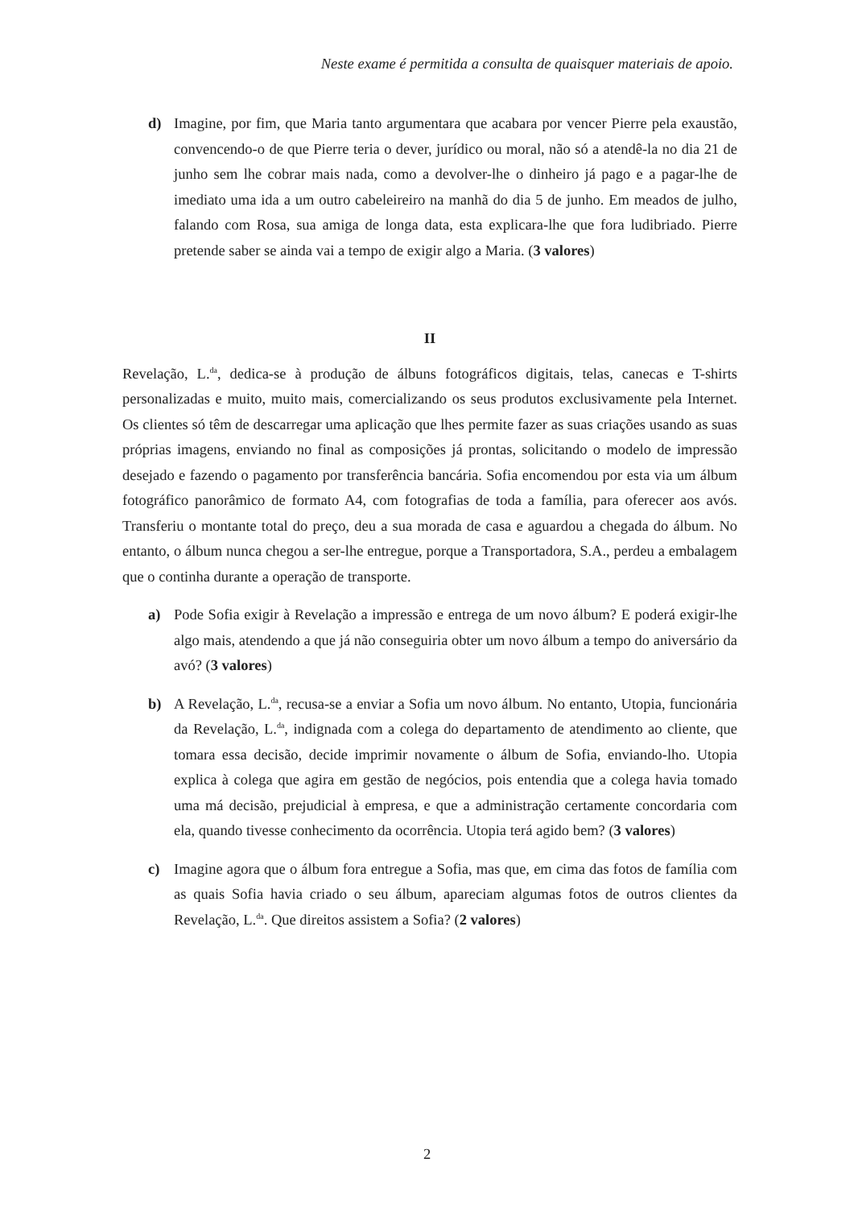Neste exame é permitida a consulta de quaisquer materiais de apoio.
d) Imagine, por fim, que Maria tanto argumentara que acabara por vencer Pierre pela exaustão, convencendo-o de que Pierre teria o dever, jurídico ou moral, não só a atendê-la no dia 21 de junho sem lhe cobrar mais nada, como a devolver-lhe o dinheiro já pago e a pagar-lhe de imediato uma ida a um outro cabeleireiro na manhã do dia 5 de junho. Em meados de julho, falando com Rosa, sua amiga de longa data, esta explicara-lhe que fora ludibriado. Pierre pretende saber se ainda vai a tempo de exigir algo a Maria. (3 valores)
II
Revelação, L.<sup>da</sup>, dedica-se à produção de álbuns fotográficos digitais, telas, canecas e T-shirts personalizadas e muito, muito mais, comercializando os seus produtos exclusivamente pela Internet. Os clientes só têm de descarregar uma aplicação que lhes permite fazer as suas criações usando as suas próprias imagens, enviando no final as composições já prontas, solicitando o modelo de impressão desejado e fazendo o pagamento por transferência bancária. Sofia encomendou por esta via um álbum fotográfico panorâmico de formato A4, com fotografias de toda a família, para oferecer aos avós. Transferiu o montante total do preço, deu a sua morada de casa e aguardou a chegada do álbum. No entanto, o álbum nunca chegou a ser-lhe entregue, porque a Transportadora, S.A., perdeu a embalagem que o continha durante a operação de transporte.
a) Pode Sofia exigir à Revelação a impressão e entrega de um novo álbum? E poderá exigir-lhe algo mais, atendendo a que já não conseguiria obter um novo álbum a tempo do aniversário da avó? (3 valores)
b) A Revelação, L.<sup>da</sup>, recusa-se a enviar a Sofia um novo álbum. No entanto, Utopia, funcionária da Revelação, L.<sup>da</sup>, indignada com a colega do departamento de atendimento ao cliente, que tomara essa decisão, decide imprimir novamente o álbum de Sofia, enviando-lho. Utopia explica à colega que agira em gestão de negócios, pois entendia que a colega havia tomado uma má decisão, prejudicial à empresa, e que a administração certamente concordaria com ela, quando tivesse conhecimento da ocorrência. Utopia terá agido bem? (3 valores)
c) Imagine agora que o álbum fora entregue a Sofia, mas que, em cima das fotos de família com as quais Sofia havia criado o seu álbum, apareciam algumas fotos de outros clientes da Revelação, L.<sup>da</sup>. Que direitos assistem a Sofia? (2 valores)
2